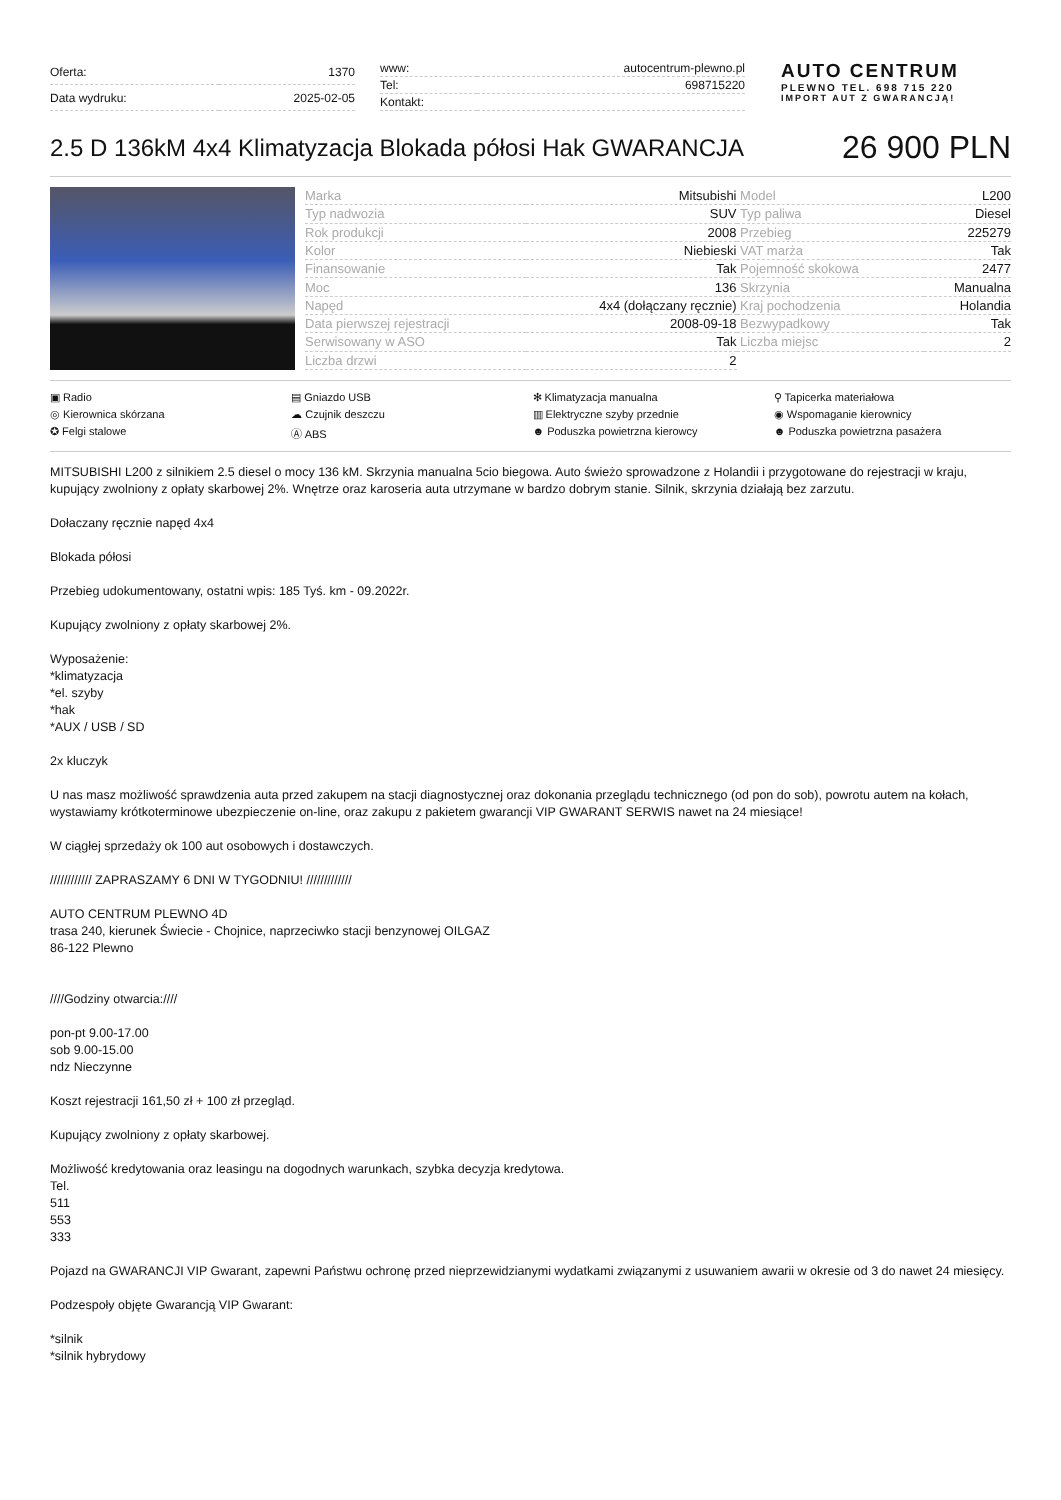| Oferta: | 1370 |
| Data wydruku: | 2025-02-05 |
| www: | autocentrum-plewno.pl |
| Tel: | 698715220 |
| Kontakt: | |
AUTO CENTRUM
PLEWNO TEL. 698 715 220
IMPORT AUT Z GWARANCJĄ!
2.5 D 136kM 4x4 Klimatyzacja Blokada półosi Hak GWARANCJA
26 900 PLN
| Marka | Mitsubishi | Model | L200 |
| Typ nadwozia | SUV | Typ paliwa | Diesel |
| Rok produkcji | 2008 | Przebieg | 225279 |
| Kolor | Niebieski | VAT marża | Tak |
| Finansowanie | Tak | Pojemność skokowa | 2477 |
| Moc | 136 | Skrzynia | Manualna |
| Napęd | 4x4 (dołączany ręcznie) | Kraj pochodzenia | Holandia |
| Data pierwszej rejestracji | 2008-09-18 | Bezwypadkowy | Tak |
| Serwisowany w ASO | Tak | Liczba miejsc | 2 |
| Liczba drzwi | 2 | | |
▣ Radio
▤ Gniazdo USB
✻ Klimatyzacja manualna
⚲ Tapicerka materiałowa
◎ Kierownica skórzana
☁ Czujnik deszczu
▥ Elektryczne szyby przednie
◉ Wspomaganie kierownicy
✪ Felgi stalowe
Ⓐ ABS
☻ Poduszka powietrzna kierowcy
☻ Poduszka powietrzna pasażera
MITSUBISHI L200 z silnikiem 2.5 diesel o mocy 136 kM. Skrzynia manualna 5cio biegowa. Auto świeżo sprowadzone z Holandii i przygotowane do rejestracji w kraju, kupujący zwolniony z opłaty skarbowej 2%. Wnętrze oraz karoseria auta utrzymane w bardzo dobrym stanie. Silnik, skrzynia działają bez zarzutu.
Dołaczany ręcznie napęd 4x4
Blokada półosi
Przebieg udokumentowany, ostatni wpis: 185 Tyś. km - 09.2022r.
Kupujący zwolniony z opłaty skarbowej 2%.
Wyposażenie:
*klimatyzacja
*el. szyby
*hak
*AUX / USB / SD
2x kluczyk
U nas masz możliwość sprawdzenia auta przed zakupem na stacji diagnostycznej oraz dokonania przeglądu technicznego (od pon do sob), powrotu autem na kołach, wystawiamy krótkoterminowe ubezpieczenie on-line, oraz zakupu z pakietem gwarancji VIP GWARANT SERWIS nawet na 24 miesiące!
W ciągłej sprzedaży ok 100 aut osobowych i dostawczych.
//////////// ZAPRASZAMY 6 DNI W TYGODNIU! /////////////
AUTO CENTRUM PLEWNO 4D
trasa 240, kierunek Świecie - Chojnice, naprzeciwko stacji benzynowej OILGAZ
86-122 Plewno
////Godziny otwarcia:////
pon-pt 9.00-17.00
sob 9.00-15.00
ndz Nieczynne
Koszt rejestracji 161,50 zł + 100 zł przegląd.
Kupujący zwolniony z opłaty skarbowej.
Możliwość kredytowania oraz leasingu na dogodnych warunkach, szybka decyzja kredytowa.
Tel.
511
553
333
Pojazd na GWARANCJI VIP Gwarant, zapewni Państwu ochronę przed nieprzewidzianymi wydatkami związanymi z usuwaniem awarii w okresie od 3 do nawet 24 miesięcy.
Podzespoły objęte Gwarancją VIP Gwarant:
*silnik
*silnik hybrydowy